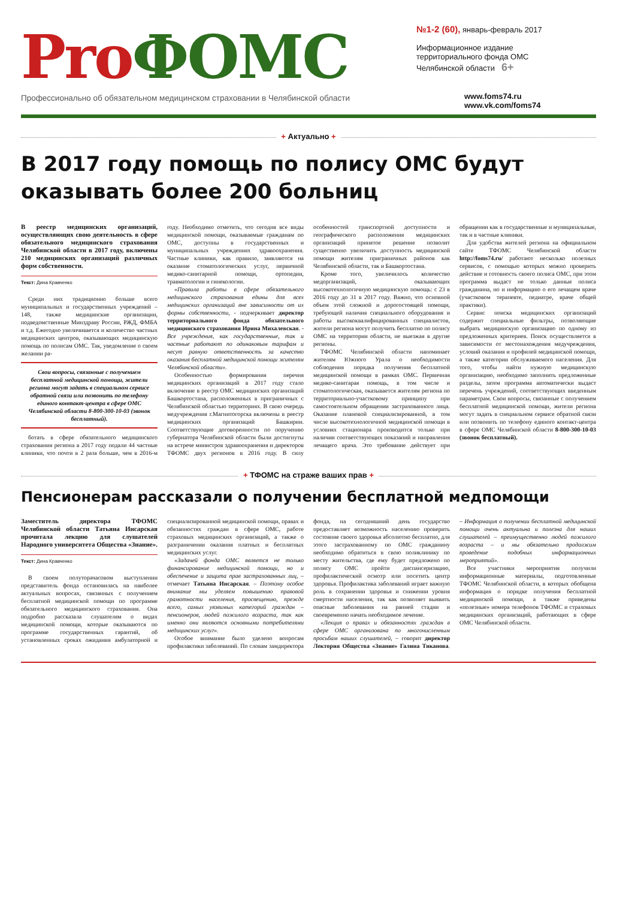Pro ФОМС
Профессионально об обязательном медицинском страховании в Челябинской области
№1-2 (60), январь-февраль 2017
Информационное издание
территориального фонда ОМС
Челябинской области 6+
www.foms74.ru
www.vk.com/foms74
+ Актуально +
В 2017 году помощь по полису ОМС будут оказывать более 200 больниц
В реестр медицинских организаций, осуществляющих свою деятельность в сфере обязательного медицинского страхования Челябинской области в 2017 году, включены 210 медицинских организаций различных форм собственности.
Текст: Дина Кравченко
Среди них традиционно больше всего муниципальных и государственных учреждений – 148, также медицинские организации, подведомственные Минздраву России, РЖД, ФМБА и т.д. Ежегодно увеличивается и количество частных медицинских центров, оказывающих медицинскую помощь по полисам ОМС. Так, уведомление о своем желании ра-
Свои вопросы, связанные с получением бесплатной медицинской помощи, жители региона могут задать в специальном сервисе обратной связи или позвонить по телефону единого контакт-центра в сфере ОМС Челябинской области 8-800-300-10-03 (звонок бесплатный).
ботать в сфере обязательного медицинского страхования региона в 2017 году подали 44 частные клиники, что почти в 2 раза больше, чем в 2016-м году. Необходимо отметить, что сегодня все виды медицинской помощи, оказываемые гражданам по ОМС, доступны в государственных и муниципальных учреждениях здравоохранения. Частные клиники, как правило, заявляются на оказание стоматологических услуг, первичной медико-санитарной помощи, ортопедии, травматологии и гинекологии.
«Правила работы в сфере обязательного медицинского страхования едины для всех медицинских организаций вне зависимости от их формы собственности, - подчеркивает директор территориального фонда обязательного медицинского страхования Ирина Михалевская. - Все учреждения, как государственные, так и частные работают по одинаковым тарифам и несут равную ответственность за качество оказания бесплатной медицинской помощи жителям Челябинской области».
Особенностью формирования перечня медицинских организаций в 2017 году стало включение в реестр ОМС медицинских организаций Башкортостана, расположенных в приграничных с Челябинской областью территориях. В свою очередь медучреждения г.Магнитогорска включены в реестр медицинских организаций Башкирии. Соответствующие договоренности по поручению губернатора Челябинской области были достигнуты на встрече министров здравоохранения и директоров ТФОМС двух регионов в 2016 году. В силу особенностей транспортной доступности и географического расположения медицинских организаций принятое решение позволит существенно увеличить доступность медицинской помощи жителям приграничных районов как Челябинской области, так и Башкортостана.
Кроме того, увеличилось количество медорганизаций, оказывающих высокотехнологичную медицинскую помощь: с 23 в 2016 году до 31 в 2017 году. Важно, что основной объем этой сложной и дорогостоящей помощи, требующей наличия специального оборудования и работы высококвалифицированных специалистов, жители региона могут получить бесплатно по полису ОМС на территории области, не выезжая в другие регионы.
ТФОМС Челябинской области напоминает жителям Южного Урала о необходимости соблюдения порядка получения бесплатной медицинской помощи в рамках ОМС. Первичная медико-санитарая помощь, в том числе и стоматологическая, оказывается жителям региона по территориально-участковому принципу при самостоятельном обращении застрахованного лица. Оказание плановой специализированной, в том числе высокотехнологичной медицинской помощи в условиях стационара производится только при наличии соответствующих показаний и направления лечащего врача. Это требование действует при обращении как в государственные и муниципальные, так и в частные клиники.
Для удобства жителей региона на официальном сайте ТФОМС Челябинской области http://foms74.ru/ работают несколько полезных сервисов, с помощью которых можно проверить действие и готовность своего полиса ОМС, при этом программа выдаст не только данные полиса гражданина, но и информацию о его лечащем враче (участковом терапевте, педиатре, враче общей практики).
Сервис поиска медицинских организаций содержит специальные фильтры, позволяющие выбрать медицинскую организацию по одному из предложенных критериев. Поиск осуществляется в зависимости от местонахождения медучреждения, условий оказания и профилей медицинской помощи, а также категории обслуживаемого населения. Для того, чтобы найти нужную медицинскую организацию, необходимо заполнить предложенные разделы, затем программа автоматически выдаст перечень учреждений, соответствующих введенным параметрам. Свои вопросы, связанные с получением бесплатной медицинской помощи, жители региона могут задать в специальном сервисе обратной связи или позвонить по телефону единого контакт-центра в сфере ОМС Челябинской области 8-800-300-10-03 (звонок бесплатный).
+ ТФОМС на страже ваших прав +
Пенсионерам рассказали о получении бесплатной медпомощи
Заместитель директора ТФОМС Челябинской области Татьяна Инсарская прочитала лекцию для слушателей Народного университета Общества «Знание».
Текст: Дина Кравченко
В своем полуторачасовом выступлении представитель фонда остановилась на наиболее актуальных вопросах, связанных с получением бесплатной медицинской помощи по программе обязательного медицинского страхования. Она подробно рассказала слушателям о видах медицинской помощи, которые оказываются по программе государственных гарантий, об установленных сроках ожидания амбулаторной и специализированной медицинской помощи, правах и обязанностях граждан в сфере ОМС, работе страховых медицинских организаций, а также о разграничении оказания платных и бесплатных медицинских услуг.
«Задачей фонда ОМС является не только финансирование медицинской помощи, но и обеспечение и защита прав застрахованных лиц, – отмечает Татьяна Инсарская. – Поэтому особое внимание мы уделяем повышению правовой грамотности населения, просвещению, прежде всего, самых уязвимых категорий граждан – пенсионеров, людей пожилого возраста, так как именно они являются основными потребителями медицинских услуг».
Особое внимание было уделено вопросам профилактики заболеваний. По словам замдиректора фонда, на сегодняшний день государство предоставляет возможность населению проверить состояние своего здоровья абсолютно бесплатно, для этого застрахованному по ОМС гражданину необходимо обратиться в свою поликлинику по месту жительства, где ему будет предложено по полису ОМС пройти диспансеризацию, профилактический осмотр или посетить центр здоровья. Профилактика заболеваний играет важную роль в сохранении здоровья и снижении уровня смертности населения, так как позволяет выявить опасные заболевания на ранней стадии и своевременно начать необходимое лечение.
«Лекция о правах и обязанностях граждан в сфере ОМС организована по многочисленным просьбам наших слушателей, – говорит директор Лектория Общества «Знание» Галина Тиканова. – Информация о получении бесплатной медицинской помощи очень актуальна и полезна для наших слушателей – преимущественно людей пожилого возраста – и мы обязательно продолжим проведение подобных информационных мероприятий».
Все участники мероприятия получили информационные материалы, подготовленные ТФОМС Челябинской области, в которых обобщена информация о порядке получения бесплатной медицинской помощи, а также приведены «полезные» номера телефонов ТФОМС и страховых медицинских организаций, работающих в сфере ОМС Челябинской области.